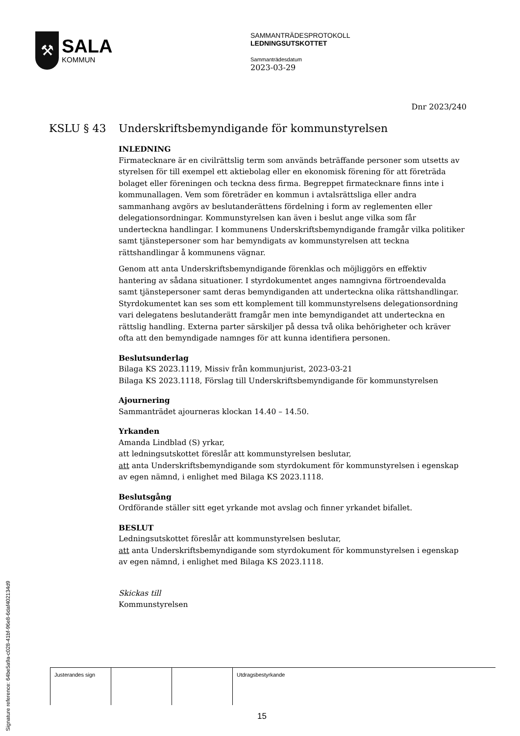⚒
SALA
KOMMUN
SAMMANTRÄDESPROTOKOLL
LEDNINGSUTSKOTTET
Sammanträdesdatum
2023-03-29
Dnr 2023/240
KSLU § 43 Underskriftsbemyndigande för kommunstyrelsen
INLEDNING
Firmatecknare är en civilrättslig term som används beträffande personer som utsetts av styrelsen för till exempel ett aktiebolag eller en ekonomisk förening för att företräda bolaget eller föreningen och teckna dess firma. Begreppet firmatecknare finns inte i kommunallagen. Vem som företräder en kommun i avtalsrättsliga eller andra sammanhang avgörs av beslutanderättens fördelning i form av reglementen eller delegationsordningar. Kommunstyrelsen kan även i beslut ange vilka som får underteckna handlingar. I kommunens Underskriftsbemyndigande framgår vilka politiker samt tjänstepersoner som har bemyndigats av kommunstyrelsen att teckna rättshandlingar å kommunens vägnar.
Genom att anta Underskriftsbemyndigande förenklas och möjliggörs en effektiv hantering av sådana situationer. I styrdokumentet anges namngivna förtroendevalda samt tjänstepersoner samt deras bemyndiganden att underteckna olika rättshandlingar. Styrdokumentet kan ses som ett komplement till kommunstyrelsens delegationsordning vari delegatens beslutanderätt framgår men inte bemyndigandet att underteckna en rättslig handling. Externa parter särskiljer på dessa två olika behörigheter och kräver ofta att den bemyndigade namnges för att kunna identifiera personen.
Beslutsunderlag
Bilaga KS 2023.1119, Missiv från kommunjurist, 2023-03-21
Bilaga KS 2023.1118, Förslag till Underskriftsbemyndigande för kommunstyrelsen
Ajournering
Sammanträdet ajourneras klockan 14.40 – 14.50.
Yrkanden
Amanda Lindblad (S) yrkar,
att ledningsutskottet föreslår att kommunstyrelsen beslutar,
att anta Underskriftsbemyndigande som styrdokument för kommunstyrelsen i egenskap av egen nämnd, i enlighet med Bilaga KS 2023.1118.
Beslutsgång
Ordförande ställer sitt eget yrkande mot avslag och finner yrkandet bifallet.
BESLUT
Ledningsutskottet föreslår att kommunstyrelsen beslutar,
att anta Underskriftsbemyndigande som styrdokument för kommunstyrelsen i egenskap av egen nämnd, i enlighet med Bilaga KS 2023.1118.
Skickas till
Kommunstyrelsen
| Justerandes sign | | | Utdragsbestyrkande |
Signature reference: 64be5a9a-c028-41bf-96e8-6daf402134d9
15